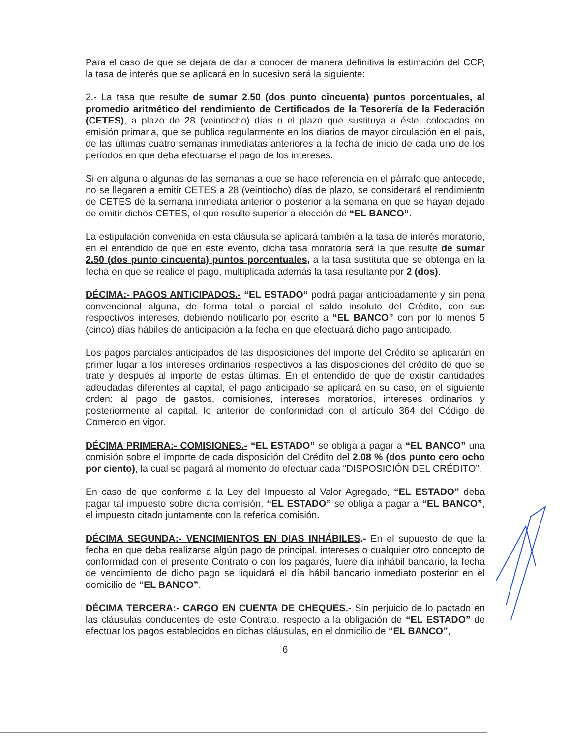Para el caso de que se dejara de dar a conocer de manera definitiva la estimación del CCP, la tasa de interés que se aplicará en lo sucesivo será la siguiente:
2.- La tasa que resulte de sumar 2.50 (dos punto cincuenta) puntos porcentuales, al promedio aritmético del rendimiento de Certificados de la Tesorería de la Federación (CETES), a plazo de 28 (veintiocho) días o el plazo que sustituya a éste, colocados en emisión primaria, que se publica regularmente en los diarios de mayor circulación en el país, de las últimas cuatro semanas inmediatas anteriores a la fecha de inicio de cada uno de los períodos en que deba efectuarse el pago de los intereses.
Si en alguna o algunas de las semanas a que se hace referencia en el párrafo que antecede, no se llegaren a emitir CETES a 28 (veintiocho) días de plazo, se considerará el rendimiento de CETES de la semana inmediata anterior o posterior a la semana en que se hayan dejado de emitir dichos CETES, el que resulte superior a elección de “EL BANCO”.
La estipulación convenida en esta cláusula se aplicará también a la tasa de interés moratorio, en el entendido de que en este evento, dicha tasa moratoria será la que resulte de sumar 2.50 (dos punto cincuenta) puntos porcentuales, a la tasa sustituta que se obtenga en la fecha en que se realice el pago, multiplicada además la tasa resultante por 2 (dos).
DÉCIMA:- PAGOS ANTICIPADOS.- “EL ESTADO” podrá pagar anticipadamente y sin pena convencional alguna, de forma total o parcial el saldo insoluto del Crédito, con sus respectivos intereses, debiendo notificarlo por escrito a “EL BANCO” con por lo menos 5 (cinco) días hábiles de anticipación a la fecha en que efectuará dicho pago anticipado.
Los pagos parciales anticipados de las disposiciones del importe del Crédito se aplicarán en primer lugar a los intereses ordinarios respectivos a las disposiciones del crédito de que se trate y después al importe de estas últimas. En el entendido de que de existir cantidades adeudadas diferentes al capital, el pago anticipado se aplicará en su caso, en el siguiente orden: al pago de gastos, comisiones, intereses moratorios, intereses ordinarios y posteriormente al capital, lo anterior de conformidad con el artículo 364 del Código de Comercio en vigor.
DÉCIMA PRIMERA:- COMISIONES.- “EL ESTADO” se obliga a pagar a “EL BANCO” una comisión sobre el importe de cada disposición del Crédito del 2.08 % (dos punto cero ocho por ciento), la cual se pagará al momento de efectuar cada “DISPOSICIÓN DEL CRÉDITO”.
En caso de que conforme a la Ley del Impuesto al Valor Agregado, “EL ESTADO” deba pagar tal impuesto sobre dicha comisión, “EL ESTADO” se obliga a pagar a “EL BANCO”, el impuesto citado juntamente con la referida comisión.
DÉCIMA SEGUNDA:- VENCIMIENTOS EN DIAS INHÁBILES.- En el supuesto de que la fecha en que deba realizarse algún pago de principal, intereses o cualquier otro concepto de conformidad con el presente Contrato o con los pagarés, fuere día inhábil bancario, la fecha de vencimiento de dicho pago se liquidará el día hábil bancario inmediato posterior en el domicilio de “EL BANCO”.
DÉCIMA TERCERA:- CARGO EN CUENTA DE CHEQUES.- Sin perjuicio de lo pactado en las cláusulas conducentes de este Contrato, respecto a la obligación de “EL ESTADO” de efectuar los pagos establecidos en dichas cláusulas, en el domicilio de “EL BANCO”,
6